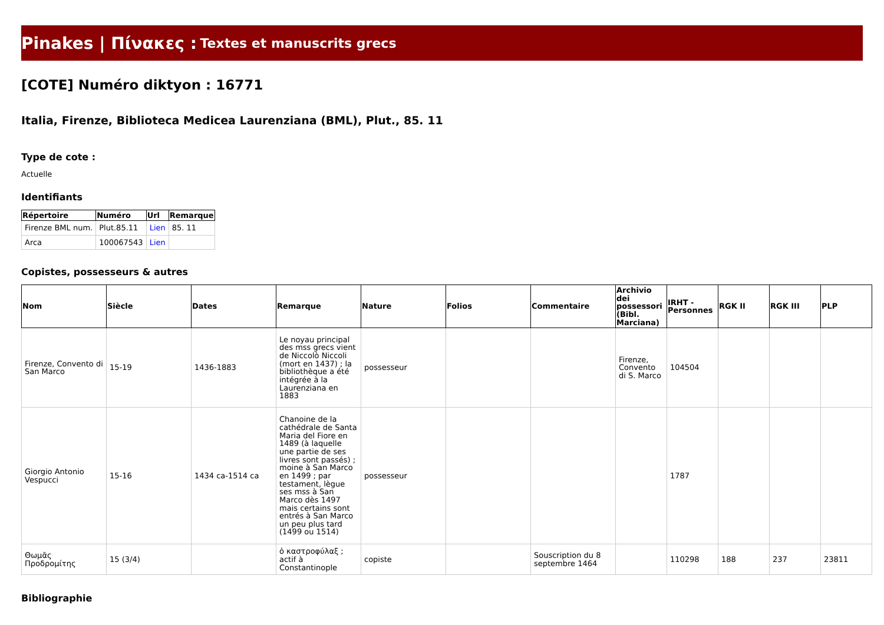Pinakes | Πίνακες : Textes et manuscrits grecs
[COTE] Numéro diktyon : 16771
Italia, Firenze, Biblioteca Medicea Laurenziana (BML), Plut., 85. 11
Type de cote :
Actuelle
Identifiants
| Répertoire | Numéro | Url | Remarque |
| --- | --- | --- | --- |
| Firenze BML num. | Plut.85.11 | Lien | 85. 11 |
| Arca | 100067543 | Lien | |
Copistes, possesseurs & autres
| Nom | Siècle | Dates | Remarque | Nature | Folios | Commentaire | Archivio dei possessori (Bibl. Marciana) | IRHT - Personnes | RGK II | RGK III | PLP |
| --- | --- | --- | --- | --- | --- | --- | --- | --- | --- | --- | --- |
| Firenze, Convento di San Marco | 15-19 | 1436-1883 | Le noyau principal des mss grecs vient de Niccolò Niccoli (mort en 1437) ; la bibliothèque a été intégrée à la Laurenziana en 1883 | possesseur | | | Firenze, Convento di S. Marco | 104504 | | | |
| Giorgio Antonio Vespucci | 15-16 | 1434 ca-1514 ca | Chanoine de la cathédrale de Santa Maria del Fiore en 1489 (à laquelle une partie de ses livres sont passés) ; moine à San Marco en 1499 ; par testament, lègue ses mss à San Marco dès 1497 mais certains sont entrés à San Marco un peu plus tard (1499 ou 1514) | possesseur | | | | 1787 | | | |
| Θωμᾶς Προδρομίτης | 15 (3/4) | | ὁ καστροφύλαξ ; actif à Constantinople | copiste | | Souscription du 8 septembre 1464 | | 110298 | 188 | 237 | 23811 |
Bibliographie